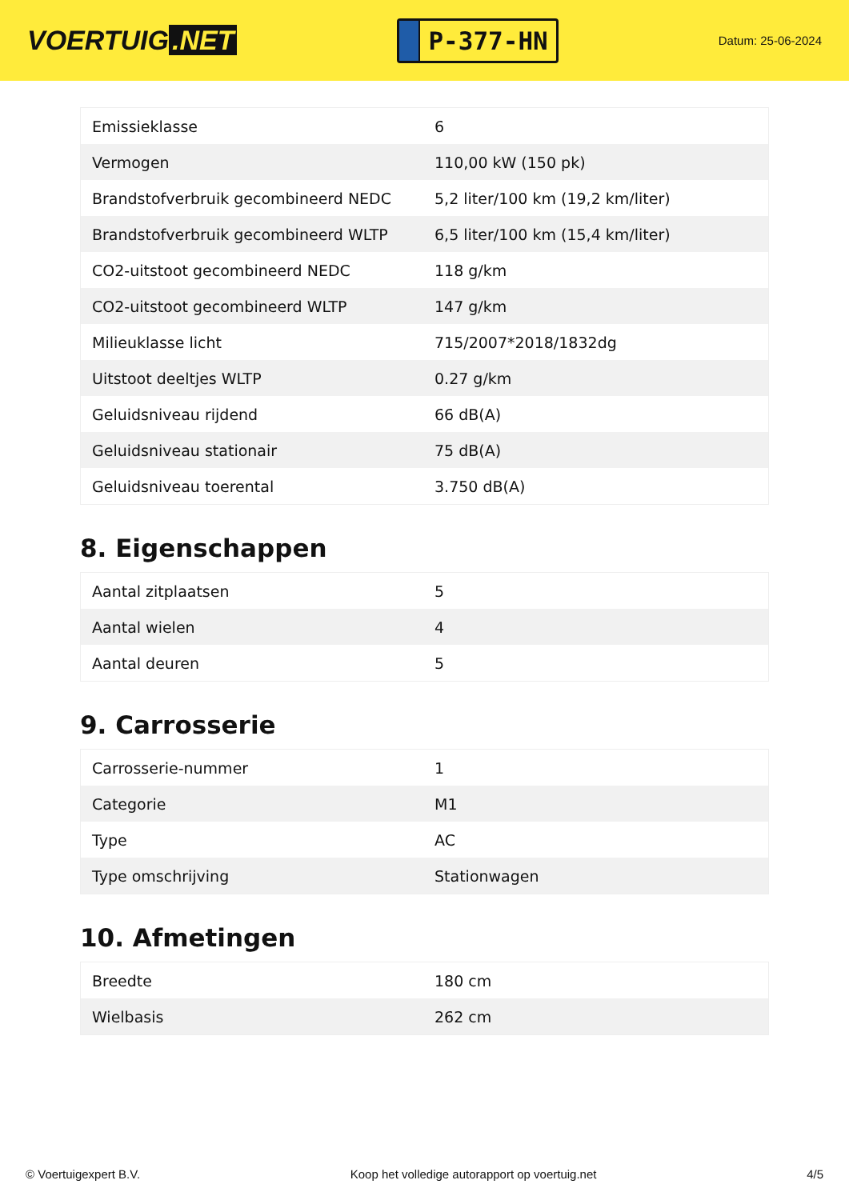VOERTUIG.NET
P-377-HN
Datum: 25-06-2024
| Emissieklasse | 6 |
| Vermogen | 110,00 kW (150 pk) |
| Brandstofverbruik gecombineerd NEDC | 5,2 liter/100 km (19,2 km/liter) |
| Brandstofverbruik gecombineerd WLTP | 6,5 liter/100 km (15,4 km/liter) |
| CO2-uitstoot gecombineerd NEDC | 118 g/km |
| CO2-uitstoot gecombineerd WLTP | 147 g/km |
| Milieuklasse licht | 715/2007*2018/1832dg |
| Uitstoot deeltjes WLTP | 0.27 g/km |
| Geluidsniveau rijdend | 66 dB(A) |
| Geluidsniveau stationair | 75 dB(A) |
| Geluidsniveau toerental | 3.750 dB(A) |
8. Eigenschappen
| Aantal zitplaatsen | 5 |
| Aantal wielen | 4 |
| Aantal deuren | 5 |
9. Carrosserie
| Carrosserie-nummer | 1 |
| Categorie | M1 |
| Type | AC |
| Type omschrijving | Stationwagen |
10. Afmetingen
| Breedte | 180 cm |
| Wielbasis | 262 cm |
© Voertuigexpert B.V. Koop het volledige autorapport op voertuig.net 4/5